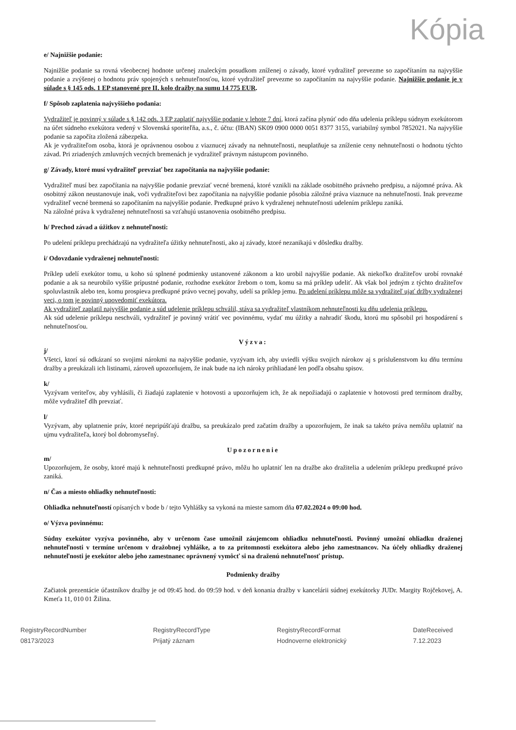Kópia
e/ Najnižšie podanie:
Najnižšie podanie sa rovná všeobecnej hodnote určenej znaleckým posudkom zníženej o závady, ktoré vydražiteľ prevezme so započítaním na najvyššie podanie a zvýšenej o hodnotu práv spojených s nehnuteľnosťou, ktoré vydražiteľ prevezme so započítaním na najvyššie podanie. Najnižšie podanie je v súlade s § 145 ods. 1 EP stanovené pre II. kolo dražby na sumu 14 775 EUR.
f/ Spôsob zaplatenia najvyššieho podania:
Vydražiteľ je povinný v súlade s § 142 ods. 3 EP zaplatiť najvyššie podanie v lehote 7 dní, ktorá začína plynúť odo dňa udelenia príklepu súdnym exekútorom na účet súdneho exekútora vedený v Slovenská sporiteľňa, a.s., č. účtu: (IBAN) SK09 0900 0000 0051 8377 3155, variabilný symbol 7852021. Na najvyššie podanie sa započíta zložená zábezpeka.
Ak je vydražiteľom osoba, ktorá je oprávnenou osobou z viaznucej závady na nehnuteľnosti, neuplatňuje sa zníženie ceny nehnuteľnosti o hodnotu týchto závad. Pri zriadených zmluvných vecných bremenách je vydražiteľ právnym nástupcom povinného.
g/ Závady, ktoré musí vydražiteľ prevziať bez započítania na najvyššie podanie:
Vydražiteľ musí bez započítania na najvyššie podanie prevziať vecné bremená, ktoré vznikli na základe osobitného právneho predpisu, a nájomné práva. Ak osobitný zákon neustanovuje inak, voči vydražiteľovi bez započítania na najvyššie podanie pôsobia záložné práva viaznuce na nehnuteľnosti. Inak prevezme vydražiteľ vecné bremená so započítaním na najvyššie podanie. Predkupné právo k vydraženej nehnuteľnosti udelením príklepu zaniká.
Na záložné práva k vydraženej nehnuteľnosti sa vzťahujú ustanovenia osobitného predpisu.
h/ Prechod závad a úžitkov z nehnuteľnosti:
Po udelení príklepu prechádzajú na vydražiteľa úžitky nehnuteľnosti, ako aj závady, ktoré nezanikajú v dôsledku dražby.
i/ Odovzdanie vydraženej nehnuteľnosti:
Príklep udelí exekútor tomu, u koho sú splnené podmienky ustanovené zákonom a kto urobil najvyššie podanie. Ak niekoľko dražiteľov urobí rovnaké podanie a ak sa neurobilo vyššie prípustné podanie, rozhodne exekútor žrebom o tom, komu sa má príklep udeliť. Ak však bol jedným z týchto dražiteľov spoluvlastník alebo ten, komu prospieva predkupné právo vecnej povahy, udelí sa príklep jemu. Po udelení príklepu môže sa vydražiteľ ujať držby vydraženej veci, o tom je povinný upovedomiť exekútora.
Ak vydražiteľ zaplatil najvyššie podanie a súd udelenie príklepu schválil, stáva sa vydražiteľ vlastníkom nehnuteľnosti ku dňu udelenia príklepu.
Ak súd udelenie príklepu neschváli, vydražiteľ je povinný vrátiť vec povinnému, vydať mu úžitky a nahradiť škodu, ktorú mu spôsobil pri hospodárení s nehnuteľnosťou.
Výzva:
j/
Všetci, ktorí sú odkázaní so svojimi nárokmi na najvyššie podanie, vyzývam ich, aby uviedli výšku svojich nárokov aj s príslušenstvom ku dňu termínu dražby a preukázali ich listinami, zároveň upozorňujem, že inak bude na ich nároky prihliadané len podľa obsahu spisov.
k/
Vyzývam veriteľov, aby vyhlásili, či žiadajú zaplatenie v hotovosti a upozorňujem ich, že ak nepožiadajú o zaplatenie v hotovosti pred termínom dražby, môže vydražiteľ dlh prevziať.
l/
Vyzývam, aby uplatnenie práv, ktoré nepripúšťajú dražbu, sa preukázalo pred začatím dražby a upozorňujem, že inak sa takéto práva nemôžu uplatniť na ujmu vydražiteľa, ktorý bol dobromyseľný.
Upozornenie
m/
Upozorňujem, že osoby, ktoré majú k nehnuteľnosti predkupné právo, môžu ho uplatniť len na dražbe ako dražitelia a udelením príklepu predkupné právo zaniká.
n/ Čas a miesto ohliadky nehnuteľnosti:
Ohliadka nehnuteľností opísaných v bode b / tejto Vyhlášky sa vykoná na mieste samom dňa 07.02.2024 o 09:00 hod.
o/ Výzva povinnému:
Súdny exekútor vyzýva povinného, aby v určenom čase umožnil záujemcom ohliadku nehnuteľnosti. Povinný umožní ohliadku draženej nehnuteľnosti v termíne určenom v dražobnej vyhláške, a to za prítomnosti exekútora alebo jeho zamestnancov. Na účely ohliadky draženej nehnuteľnosti je exekútor alebo jeho zamestnanec oprávnený vymôcť si na draženú nehnuteľnosť prístup.
Podmienky dražby
Začiatok prezentácie účastníkov dražby je od 09:45 hod. do 09:59 hod. v deň konania dražby v kancelárii súdnej exekútorky JUDr. Margity Rojčekovej, A. Kmeťa 11, 010 01 Žilina.
RegistryRecordNumber
08173/2023
RegistryRecordType
Prijatý záznam
RegistryRecordFormat
Hodnoverne elektronický
DateReceived
7.12.2023